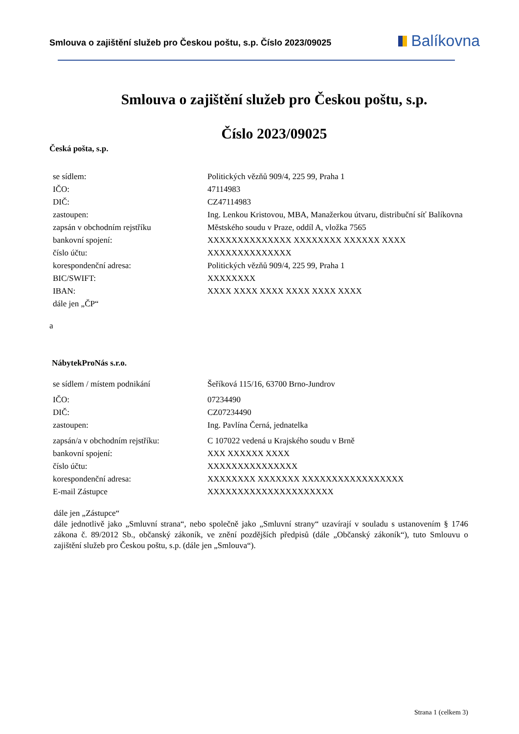Smlouva o zajištění služeb pro Českou poštu, s.p. Číslo 2023/09025
Balíkovna
Smlouva o zajištění služeb pro Českou poštu, s.p.
Číslo 2023/09025
Česká pošta, s.p.
| se sídlem: | Politických vězňů 909/4, 225 99, Praha 1 |
| IČO: | 47114983 |
| DIČ: | CZ47114983 |
| zastoupen: | Ing. Lenkou Kristovou, MBA, Manažerkou útvaru, distribuční síť Balíkovna |
| zapsán v obchodním rejstříku | Městského soudu v Praze, oddíl A, vložka 7565 |
| bankovní spojení: | XXXXXXXXXXXXXX XXXXXXXX XXXXXX XXXX |
| číslo účtu: | XXXXXXXXXXXXXX |
| korespondenční adresa: | Politických vězňů 909/4, 225 99, Praha 1 |
| BIC/SWIFT: | XXXXXXXX |
| IBAN: | XXXX XXXX XXXX XXXX XXXX XXXX |
| dále jen „ČP“ | |
a
NábytekProNás s.r.o.
| se sídlem / místem podnikání | Šeříková 115/16, 63700 Brno-Jundrov |
| IČO: | 07234490 |
| DIČ: | CZ07234490 |
| zastoupen: | Ing. Pavlína Černá, jednatelka |
| zapsán/a v obchodním rejstříku: | C 107022 vedená u Krajského soudu v Brně |
| bankovní spojení: | XXX XXXXXX XXXX |
| číslo účtu: | XXXXXXXXXXXXXXX |
| korespondenční adresa: | XXXXXXXX XXXXXXX XXXXXXXXXXXXXXXXX |
| E-mail Zástupce | XXXXXXXXXXXXXXXXXXXXX |
dále jen „Zástupce“
dále jednotlivě jako „Smluvní strana“, nebo společně jako „Smluvní strany“ uzavírají v souladu s ustanovením § 1746 zákona č. 89/2012 Sb., občanský zákoník, ve znění pozdějších předpisů (dále „Občanský zákoník“), tuto Smlouvu o zajištění služeb pro Českou poštu, s.p. (dále jen „Smlouva“).
Strana 1 (celkem 3)